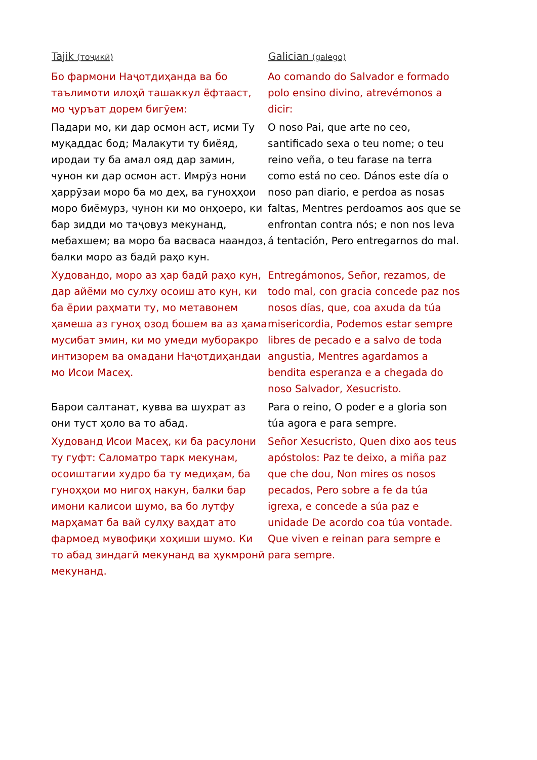| Tajik (тоҷикӣ) | Galician (galego) |
| --- | --- |
| Бо фармони Наҷотдиҳанда ва бо таълимоти илоҳӣ ташаккул ёфтааст, мо ҷуръат дорем бигӯем: | Ao comando do Salvador e formado polo ensino divino, atrevémonos a dicir: |
| Падари мо, ки дар осмон аст, исми Ту муқаддас бод; Малакути ту биёяд, иродаи ту ба амал ояд дар замин, чунон ки дар осмон аст. Имрӯз нони ҳаррӯзаи моро ба мо деҳ, ва гуноҳҳои моро биёмурз, чунон ки мо онҳоеро, ки бар зидди мо таҷовуз мекунанд, мебахшем; ва моро ба васваса наандоз, балки моро аз бадӣ раҳо кун. | O noso Pai, que arte no ceo, santificado sexa o teu nome; o teu reino veña, o teu farase na terra como está no ceo. Dános este día o noso pan diario, e perdoa as nosas faltas, Mentres perdoamos aos que se enfrontan contra nós; e non nos leva á tentación, Pero entregarnos do mal. |
| Худовандо, моро аз ҳар бадӣ раҳо кун, дар айёми мо сулху осоиш ато кун, ки ба ёрии раҳмати ту, мо метавонем ҳамеша аз гуноҳ озод бошем ва аз ҳама мусибат эмин, ки мо умеди муборакро интизорем ва омадани Наҷотдиҳандаи мо Исои Масеҳ. | Entregámonos, Señor, rezamos, de todo mal, con gracia concede paz nos nosos días, que, coa axuda da túa misericordia, Podemos estar sempre libres de pecado e a salvo de toda angustia, Mentres agardamos a bendita esperanza e a chegada do noso Salvador, Xesucristo. |
| Барои салтанат, кувва ва шухрат аз они туст ҳоло ва то абад. | Para o reino, O poder e a gloria son túa agora e para sempre. |
| Худованд Исои Масеҳ, ки ба расулони ту гуфт: Саломатро тарк мекунам, осоиштагии худро ба ту медиҳам, ба гуноҳҳои мо нигоҳ накун, балки бар имони калисои шумо, ва бо лутфу марҳамат ба вай сулҳу ваҳдат ато фармоед мувофиқи хоҳиши шумо. Ки то абад зиндагӣ мекунанд ва ҳукмронӣ мекунанд. | Señor Xesucristo, Quen dixo aos teus apóstolos: Paz te deixo, a miña paz que che dou, Non mires os nosos pecados, Pero sobre a fe da túa igrexa, e concede a súa paz e unidade De acordo coa túa vontade. Que viven e reinan para sempre e para sempre. |